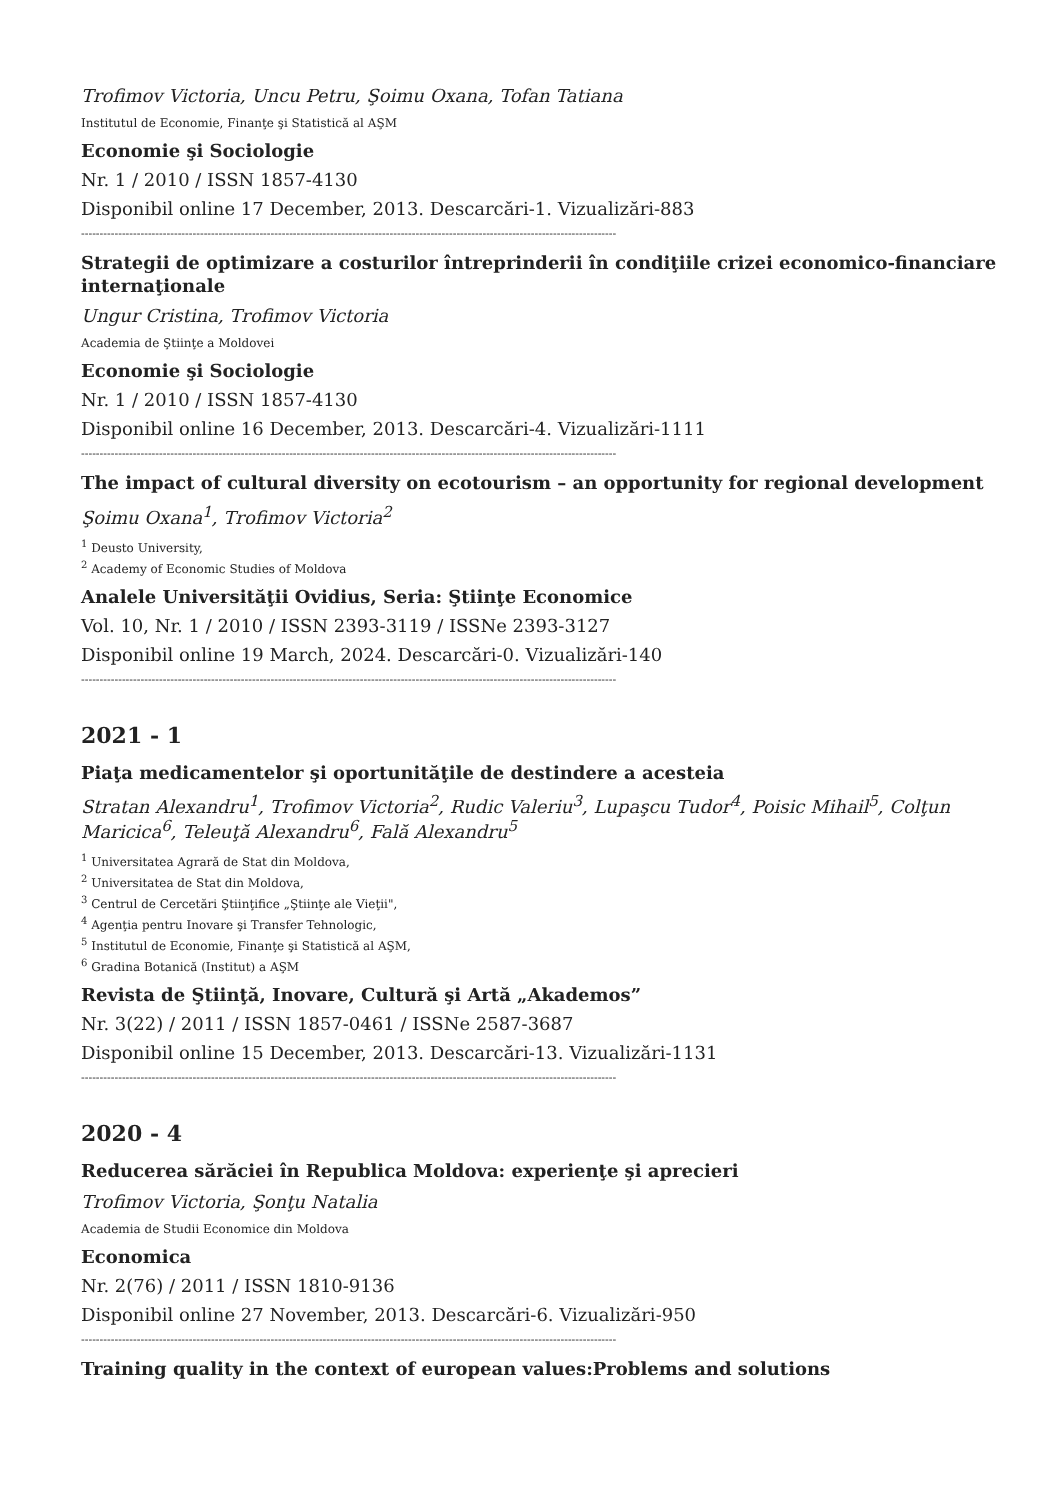Trofimov Victoria, Uncu Petru, Şoimu Oxana, Tofan Tatiana
Institutul de Economie, Finanţe şi Statistică al AŞM
Economie şi Sociologie
Nr. 1 / 2010 / ISSN 1857-4130
Disponibil online 17 December, 2013. Descarcări-1. Vizualizări-883
------------------------------------------------------------------------------------------------------------------------------------------------
Strategii de optimizare a costurilor întreprinderii în condiţiile crizei economico-financiare internaţionale
Ungur Cristina, Trofimov Victoria
Academia de Ştiinţe a Moldovei
Economie şi Sociologie
Nr. 1 / 2010 / ISSN 1857-4130
Disponibil online 16 December, 2013. Descarcări-4. Vizualizări-1111
------------------------------------------------------------------------------------------------------------------------------------------------
The impact of cultural diversity on ecotourism – an opportunity for regional development
Şoimu Oxana<sup>1</sup>, Trofimov Victoria<sup>2</sup>
<sup>1</sup> Deusto University,
<sup>2</sup> Academy of Economic Studies of Moldova
Analele Universităţii Ovidius, Seria: Ştiinţe Economice
Vol. 10, Nr. 1 / 2010 / ISSN 2393-3119 / ISSNe 2393-3127
Disponibil online 19 March, 2024. Descarcări-0. Vizualizări-140
------------------------------------------------------------------------------------------------------------------------------------------------
2021 - 1
Piaţa medicamentelor şi oportunităţile de destindere a acesteia
Stratan Alexandru<sup>1</sup>, Trofimov Victoria<sup>2</sup>, Rudic Valeriu<sup>3</sup>, Lupaşcu Tudor<sup>4</sup>, Poisic Mihail<sup>5</sup>, Colţun Maricica<sup>6</sup>, Teleuţă Alexandru<sup>6</sup>, Fală Alexandru<sup>5</sup>
<sup>1</sup> Universitatea Agrară de Stat din Moldova,
<sup>2</sup> Universitatea de Stat din Moldova,
<sup>3</sup> Centrul de Cercetări Ştiinţifice „Ştiinţe ale Vieţii",
<sup>4</sup> Agenţia pentru Inovare şi Transfer Tehnologic,
<sup>5</sup> Institutul de Economie, Finanţe şi Statistică al AŞM,
<sup>6</sup> Gradina Botanică (Institut) a AŞM
Revista de Ştiinţă, Inovare, Cultură şi Artă „Akademos”
Nr. 3(22) / 2011 / ISSN 1857-0461 / ISSNe 2587-3687
Disponibil online 15 December, 2013. Descarcări-13. Vizualizări-1131
------------------------------------------------------------------------------------------------------------------------------------------------
2020 - 4
Reducerea sărăciei în Republica Moldova: experienţe şi aprecieri
Trofimov Victoria, Şonţu Natalia
Academia de Studii Economice din Moldova
Economica
Nr. 2(76) / 2011 / ISSN 1810-9136
Disponibil online 27 November, 2013. Descarcări-6. Vizualizări-950
------------------------------------------------------------------------------------------------------------------------------------------------
Training quality in the context of european values:Problems and solutions